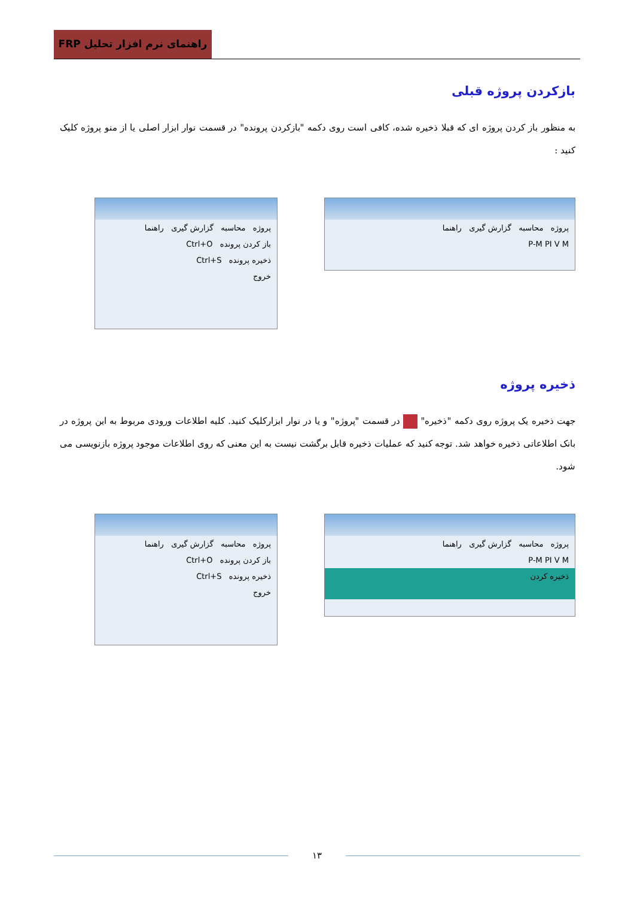راهنمای نرم افزار تحلیل FRP
بازکردن پروژه قبلی
به منظور باز کردن پروژه ای که قبلا ذخیره شده، کافی است روی دکمه "بازکردن پرونده" در قسمت نوار ابزار اصلی یا از منو پروژه کلیک کنید :
پروژه محاسبه گزارش گیری راهنما
باز کردن پرونده Ctrl+O
ذخیره پرونده Ctrl+S
خروج
پروژه محاسبه گزارش گیری راهنما
P-M PI V M
ذخیره پروژه
جهت ذخیره یک پروژه روی دکمه "ذخیره" در قسمت "پروژه" و یا در نوار ابزارکلیک کنید. کلیه اطلاعات ورودی مربوط به این پروژه در بانک اطلاعاتی ذخیره خواهد شد. توجه کنید که عملیات ذخیره قابل برگشت نیست به این معنی که روی اطلاعات موجود پروژه بازنویسی می شود.
پروژه محاسبه گزارش گیری راهنما
باز کردن پرونده Ctrl+O
ذخیره پرونده Ctrl+S
خروج
پروژه محاسبه گزارش گیری راهنما
P-M PI V M
ذخیره کردن
۱۳